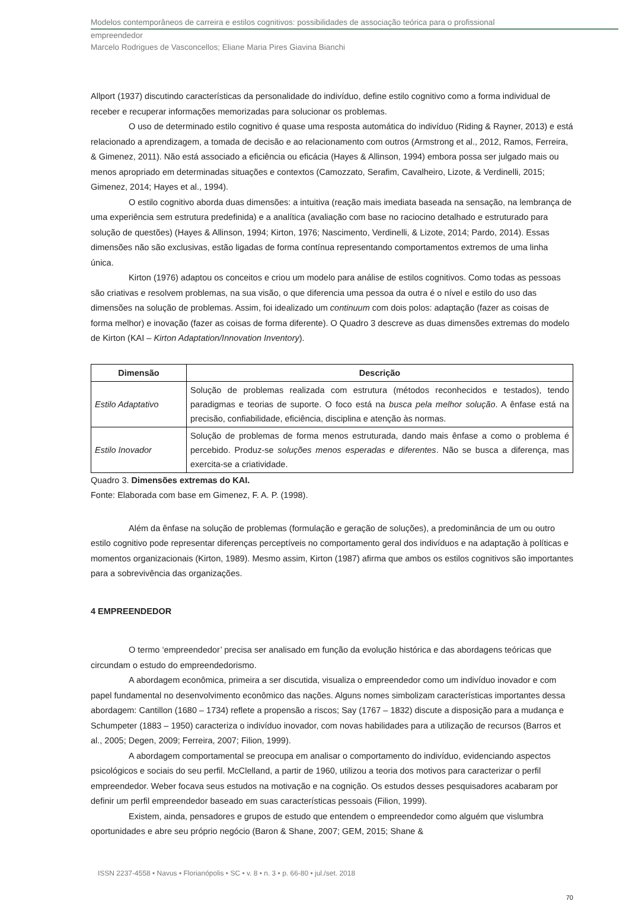Modelos contemporâneos de carreira e estilos cognitivos: possibilidades de associação teórica para o profissional
empreendedor
Marcelo Rodrigues de Vasconcellos; Eliane Maria Pires Giavina Bianchi
Allport (1937) discutindo características da personalidade do indivíduo, define estilo cognitivo como a forma individual de receber e recuperar informações memorizadas para solucionar os problemas.
O uso de determinado estilo cognitivo é quase uma resposta automática do indivíduo (Riding & Rayner, 2013) e está relacionado a aprendizagem, a tomada de decisão e ao relacionamento com outros (Armstrong et al., 2012, Ramos, Ferreira, & Gimenez, 2011). Não está associado a eficiência ou eficácia (Hayes & Allinson, 1994) embora possa ser julgado mais ou menos apropriado em determinadas situações e contextos (Camozzato, Serafim, Cavalheiro, Lizote, & Verdinelli, 2015; Gimenez, 2014; Hayes et al., 1994).
O estilo cognitivo aborda duas dimensões: a intuitiva (reação mais imediata baseada na sensação, na lembrança de uma experiência sem estrutura predefinida) e a analítica (avaliação com base no raciocino detalhado e estruturado para solução de questões) (Hayes & Allinson, 1994; Kirton, 1976; Nascimento, Verdinelli, & Lizote, 2014; Pardo, 2014). Essas dimensões não são exclusivas, estão ligadas de forma contínua representando comportamentos extremos de uma linha única.
Kirton (1976) adaptou os conceitos e criou um modelo para análise de estilos cognitivos. Como todas as pessoas são criativas e resolvem problemas, na sua visão, o que diferencia uma pessoa da outra é o nível e estilo do uso das dimensões na solução de problemas. Assim, foi idealizado um continuum com dois polos: adaptação (fazer as coisas de forma melhor) e inovação (fazer as coisas de forma diferente). O Quadro 3 descreve as duas dimensões extremas do modelo de Kirton (KAI – Kirton Adaptation/Innovation Inventory).
| Dimensão | Descrição |
| --- | --- |
| Estilo Adaptativo | Solução de problemas realizada com estrutura (métodos reconhecidos e testados), tendo paradigmas e teorias de suporte. O foco está na busca pela melhor solução . A ênfase está na precisão, confiabilidade, eficiência, disciplina e atenção às normas. |
| Estilo Inovador | Solução de problemas de forma menos estruturada, dando mais ênfase a como o problema é percebido. Produz-se soluções menos esperadas e diferentes . Não se busca a diferença, mas exercita-se a criatividade. |
Quadro 3. Dimensões extremas do KAI.
Fonte: Elaborada com base em Gimenez, F. A. P. (1998).
Além da ênfase na solução de problemas (formulação e geração de soluções), a predominância de um ou outro estilo cognitivo pode representar diferenças perceptíveis no comportamento geral dos indivíduos e na adaptação à políticas e momentos organizacionais (Kirton, 1989). Mesmo assim, Kirton (1987) afirma que ambos os estilos cognitivos são importantes para a sobrevivência das organizações.
4 EMPREENDEDOR
O termo ‘empreendedor’ precisa ser analisado em função da evolução histórica e das abordagens teóricas que circundam o estudo do empreendedorismo.
A abordagem econômica, primeira a ser discutida, visualiza o empreendedor como um indivíduo inovador e com papel fundamental no desenvolvimento econômico das nações. Alguns nomes simbolizam características importantes dessa abordagem: Cantillon (1680 – 1734) reflete a propensão a riscos; Say (1767 – 1832) discute a disposição para a mudança e Schumpeter (1883 – 1950) caracteriza o indivíduo inovador, com novas habilidades para a utilização de recursos (Barros et al., 2005; Degen, 2009; Ferreira, 2007; Filion, 1999).
A abordagem comportamental se preocupa em analisar o comportamento do indivíduo, evidenciando aspectos psicológicos e sociais do seu perfil. McClelland, a partir de 1960, utilizou a teoria dos motivos para caracterizar o perfil empreendedor. Weber focava seus estudos na motivação e na cognição. Os estudos desses pesquisadores acabaram por definir um perfil empreendedor baseado em suas características pessoais (Filion, 1999).
Existem, ainda, pensadores e grupos de estudo que entendem o empreendedor como alguém que vislumbra oportunidades e abre seu próprio negócio (Baron & Shane, 2007; GEM, 2015; Shane &
ISSN 2237-4558 • Navus • Florianópolis • SC • v. 8 • n. 3 • p. 66-80 • jul./set. 2018
70